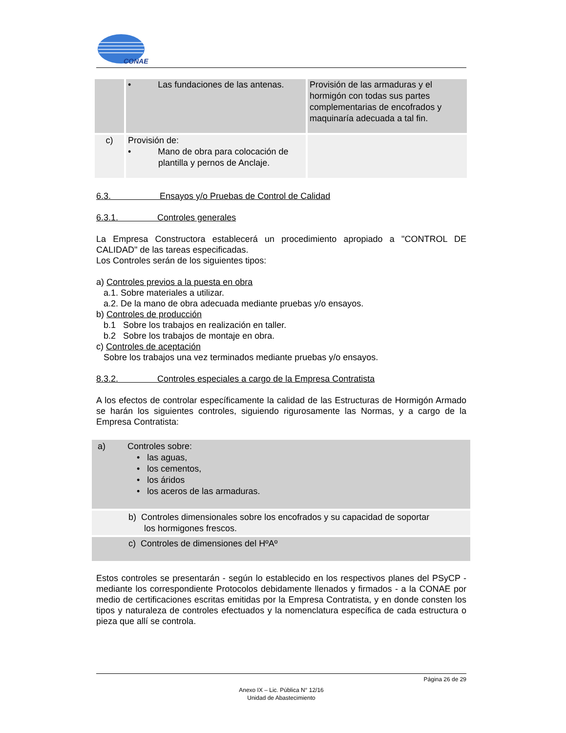CONAE
| | • Las fundaciones de las antenas. | Provisión de las armaduras y el hormigón con todas sus partes complementarias de encofrados y maquinaría adecuada a tal fin. |
| c) | Provisión de: • Mano de obra para colocación de plantilla y pernos de Anclaje. | |
6.3. Ensayos y/o Pruebas de Control de Calidad
6.3.1. Controles generales
La Empresa Constructora establecerá un procedimiento apropiado a "CONTROL DE CALIDAD" de las tareas especificadas.
Los Controles serán de los siguientes tipos:
a) Controles previos a la puesta en obra
a.1. Sobre materiales a utilizar.
a.2. De la mano de obra adecuada mediante pruebas y/o ensayos.
b) Controles de producción
b.1 Sobre los trabajos en realización en taller.
b.2 Sobre los trabajos de montaje en obra.
c) Controles de aceptación
Sobre los trabajos una vez terminados mediante pruebas y/o ensayos.
8.3.2. Controles especiales a cargo de la Empresa Contratista
A los efectos de controlar específicamente la calidad de las Estructuras de Hormigón Armado se harán los siguientes controles, siguiendo rigurosamente las Normas, y a cargo de la Empresa Contratista:
a) Controles sobre:
• las aguas,
• los cementos,
• los áridos
• los aceros de las armaduras.
b) Controles dimensionales sobre los encofrados y su capacidad de soportar
los hormigones frescos.
c) Controles de dimensiones del HºAº
Estos controles se presentarán - según lo establecido en los respectivos planes del PSyCP - mediante los correspondiente Protocolos debidamente llenados y firmados - a la CONAE por medio de certificaciones escritas emitidas por la Empresa Contratista, y en donde consten los tipos y naturaleza de controles efectuados y la nomenclatura específica de cada estructura o pieza que allí se controla.
Página 26 de 29
Anexo IX – Lic. Pública N° 12/16
Unidad de Abastecimiento